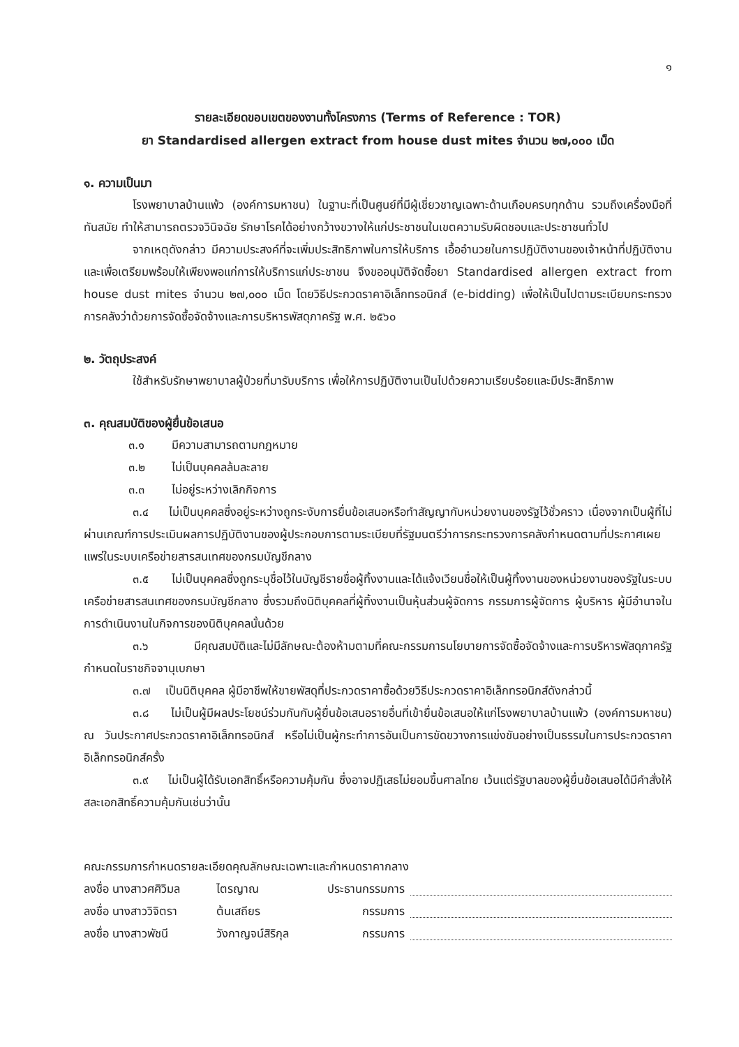๑
รายละเอียดขอบเขตของงานทั้งโครงการ (Terms of Reference : TOR)
ยา Standardised allergen extract from house dust mites จำนวน ๒๗,๐๐๐ เม็ด
๑. ความเป็นมา
โรงพยาบาลบ้านแพ้ว (องค์การมหาชน) ในฐานะที่เป็นศูนย์ที่มีผู้เชี่ยวชาญเฉพาะด้านเกือบครบทุกด้าน รวมถึงเครื่องมือที่ทันสมัย ทำให้สามารถตรวจวินิจฉัย รักษาโรคได้อย่างกว้างขวางให้แก่ประชาชนในเขตความรับผิดชอบและประชาชนทั่วไป
จากเหตุดังกล่าว มีความประสงค์ที่จะเพิ่มประสิทธิภาพในการให้บริการ เอื้ออำนวยในการปฏิบัติงานของเจ้าหน้าที่ปฏิบัติงาน และเพื่อเตรียมพร้อมให้เพียงพอแก่การให้บริการแก่ประชาชน จึงขออนุมัติจัดซื้อยา Standardised allergen extract from house dust mites จำนวน ๒๗,๐๐๐ เม็ด โดยวิธีประกวดราคาอิเล็กทรอนิกส์ (e-bidding) เพื่อให้เป็นไปตามระเบียบกระทรวงการคลังว่าด้วยการจัดซื้อจัดจ้างและการบริหารพัสดุภาครัฐ พ.ศ. ๒๕๖๐
๒. วัตถุประสงค์
ใช้สำหรับรักษาพยาบาลผู้ป่วยที่มารับบริการ เพื่อให้การปฏิบัติงานเป็นไปด้วยความเรียบร้อยและมีประสิทธิภาพ
๓. คุณสมบัติของผู้ยื่นข้อเสนอ
๓.๑ มีความสามารถตามกฎหมาย
๓.๒ ไม่เป็นบุคคลล้มละลาย
๓.๓ ไม่อยู่ระหว่างเลิกกิจการ
๓.๔ ไม่เป็นบุคคลซึ่งอยู่ระหว่างถูกระงับการยื่นข้อเสนอหรือทำสัญญากับหน่วยงานของรัฐไว้ชั่วคราว เนื่องจากเป็นผู้ที่ไม่ผ่านเกณฑ์การประเมินผลการปฏิบัติงานของผู้ประกอบการตามระเบียบที่รัฐมนตรีว่าการกระทรวงการคลังกำหนดตามที่ประกาศเผยแพร่ในระบบเครือข่ายสารสนเทศของกรมบัญชีกลาง
๓.๕ ไม่เป็นบุคคลซึ่งถูกระบุชื่อไว้ในบัญชีรายชื่อผู้ทิ้งงานและได้แจ้งเวียนชื่อให้เป็นผู้ทิ้งงานของหน่วยงานของรัฐในระบบเครือข่ายสารสนเทศของกรมบัญชีกลาง ซึ่งรวมถึงนิติบุคคลที่ผู้ทิ้งงานเป็นหุ้นส่วนผู้จัดการ กรรมการผู้จัดการ ผู้บริหาร ผู้มีอำนาจในการดำเนินงานในกิจการของนิติบุคคลนั้นด้วย
๓.๖ มีคุณสมบัติและไม่มีลักษณะต้องห้ามตามที่คณะกรรมการนโยบายการจัดซื้อจัดจ้างและการบริหารพัสดุภาครัฐกำหนดในราชกิจจานุเบกษา
๓.๗ เป็นนิติบุคคล ผู้มีอาชีพให้ขายพัสดุที่ประกวดราคาซื้อด้วยวิธีประกวดราคาอิเล็กทรอนิกส์ดังกล่าวนี้
๓.๘ ไม่เป็นผู้มีผลประโยชน์ร่วมกันกับผู้ยื่นข้อเสนอรายอื่นที่เข้ายื่นข้อเสนอให้แก่โรงพยาบาลบ้านแพ้ว (องค์การมหาชน) ณ วันประกาศประกวดราคาอิเล็กทรอนิกส์ หรือไม่เป็นผู้กระทำการอันเป็นการขัดขวางการแข่งขันอย่างเป็นธรรมในการประกวดราคาอิเล็กทรอนิกส์ครั้ง
๓.๙ ไม่เป็นผู้ได้รับเอกสิทธิ์หรือความคุ้มกัน ซึ่งอาจปฏิเสธไม่ยอมขึ้นศาลไทย เว้นแต่รัฐบาลของผู้ยื่นข้อเสนอได้มีคำสั่งให้สละเอกสิทธิ์ความคุ้มกันเช่นว่านั้น
คณะกรรมการกำหนดรายละเอียดคุณลักษณะเฉพาะและกำหนดราคากลาง
ลงชื่อ นางสาวศศิวิมล
ไตรญาณ ประธานกรรมการ
ลงชื่อ นางสาววิจิตรา
ต้นเสถียร กรรมการ
ลงชื่อ นางสาวพัชนี วังกาญจน์สิริกุล
กรรมการ